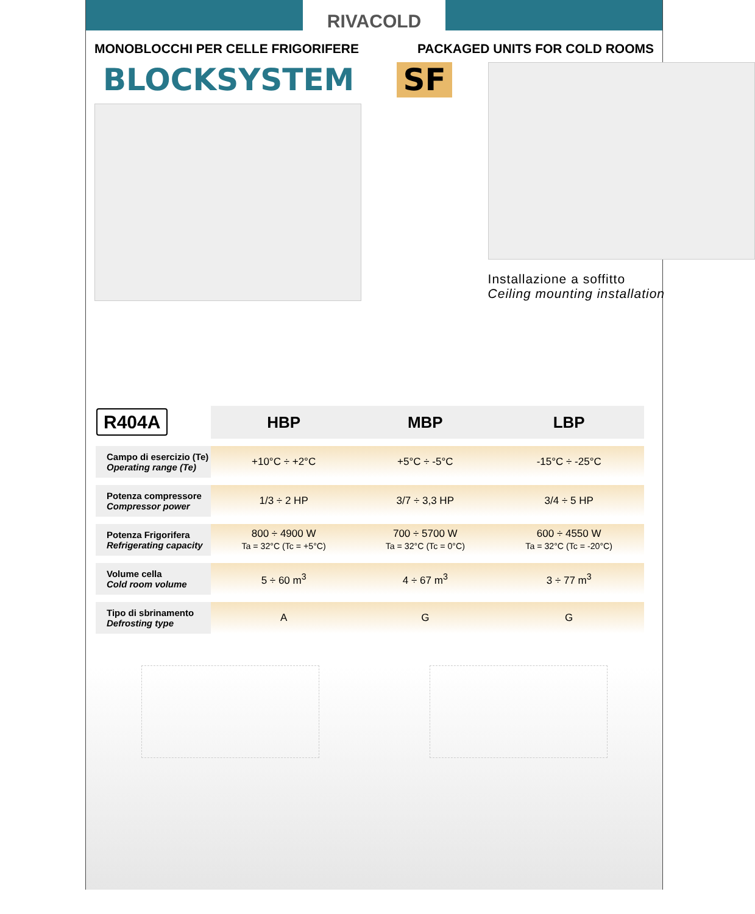RIVACOLD
MONOBLOCCHI PER CELLE FRIGORIFERE PACKAGED UNITS FOR COLD ROOMS
BLOCKSYSTEM SF
Installazione a soffitto
Ceiling mounting installation
| R404A | HBP | MBP | LBP |
| --- | --- | --- | --- |
| Campo di esercizio (Te) Operating range (Te) | +10°C ÷ +2°C | +5°C ÷ -5°C | -15°C ÷ -25°C |
| Potenza compressore Compressor power | 1/3 ÷ 2 HP | 3/7 ÷ 3,3 HP | 3/4 ÷ 5 HP |
| Potenza Frigorifera Refrigerating capacity | 800 ÷ 4900 W Ta = 32°C (Tc = +5°C) | 700 ÷ 5700 W Ta = 32°C (Tc = 0°C) | 600 ÷ 4550 W Ta = 32°C (Tc = -20°C) |
| Volume cella Cold room volume | 5 ÷ 60 m<sup>3</sup> | 4 ÷ 67 m<sup>3</sup> | 3 ÷ 77 m<sup>3</sup> |
| Tipo di sbrinamento Defrosting type | A | G | G |